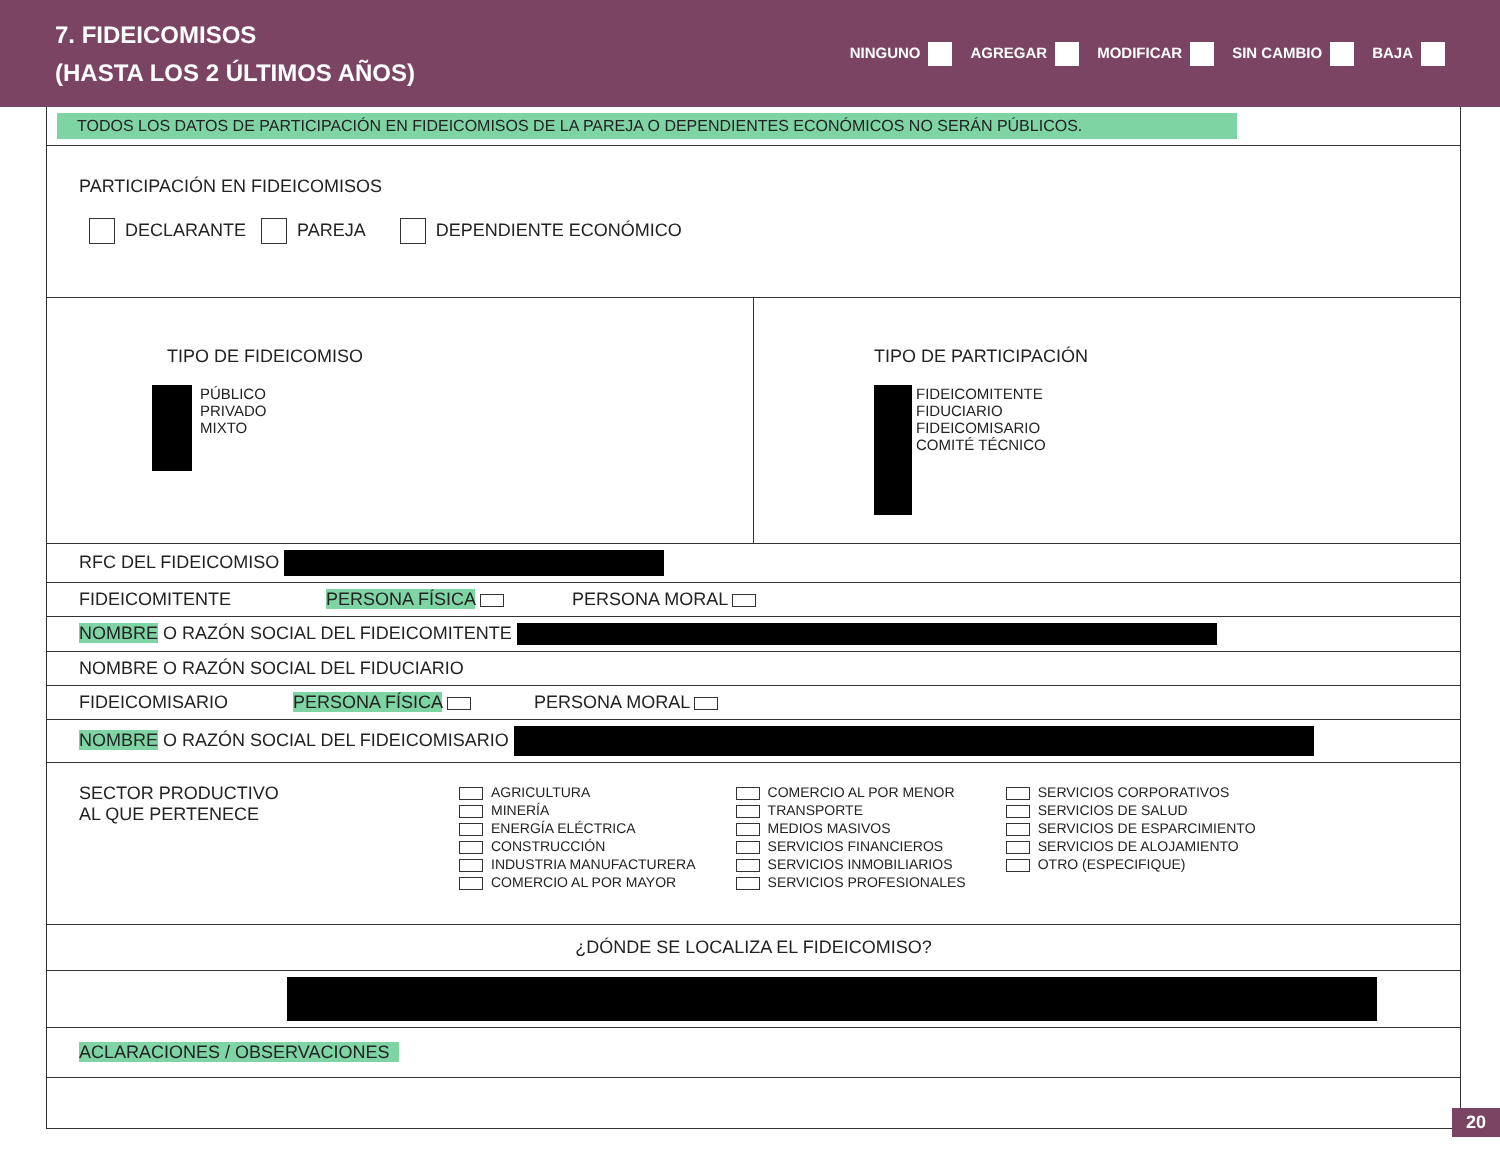7. FIDEICOMISOS
(HASTA LOS 2 ÚLTIMOS AÑOS)
NINGUNO AGREGAR MODIFICAR SIN CAMBIO BAJA
TODOS LOS DATOS DE PARTICIPACIÓN EN FIDEICOMISOS DE LA PAREJA O DEPENDIENTES ECONÓMICOS NO SERÁN PÚBLICOS.
PARTICIPACIÓN EN FIDEICOMISOS
DECLARANTE PAREJA DEPENDIENTE ECONÓMICO
TIPO DE FIDEICOMISO
PÚBLICO
PRIVADO
MIXTO
TIPO DE PARTICIPACIÓN
FIDEICOMITENTE
FIDUCIARIO
FIDEICOMISARIO
COMITÉ TÉCNICO
RFC DEL FIDEICOMISO
FIDEICOMITENTE PERSONA FÍSICA PERSONA MORAL
NOMBRE O RAZÓN SOCIAL DEL FIDEICOMITENTE
NOMBRE O RAZÓN SOCIAL DEL FIDUCIARIO
FIDEICOMISARIO PERSONA FÍSICA PERSONA MORAL
NOMBRE O RAZÓN SOCIAL DEL FIDEICOMISARIO
SECTOR PRODUCTIVO
AL QUE PERTENECE
AGRICULTURA
MINERÍA
ENERGÍA ELÉCTRICA
CONSTRUCCIÓN
INDUSTRIA MANUFACTURERA
COMERCIO AL POR MAYOR
COMERCIO AL POR MENOR
TRANSPORTE
MEDIOS MASIVOS
SERVICIOS FINANCIEROS
SERVICIOS INMOBILIARIOS
SERVICIOS PROFESIONALES
SERVICIOS CORPORATIVOS
SERVICIOS DE SALUD
SERVICIOS DE ESPARCIMIENTO
SERVICIOS DE ALOJAMIENTO
OTRO (ESPECIFIQUE)
¿DÓNDE SE LOCALIZA EL FIDEICOMISO?
ACLARACIONES / OBSERVACIONES
20